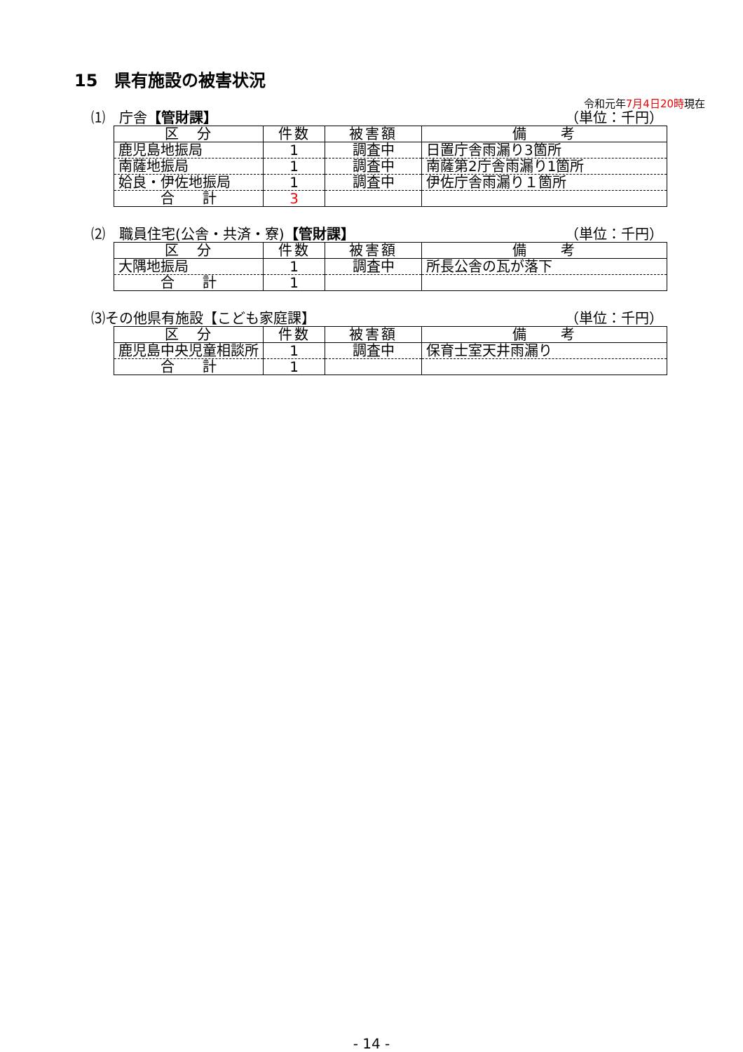15　県有施設の被害状況
令和元年7月4日20時現在
⑴　庁舎【管財課】 （単位：千円）
| 区 分 | 件数 | 被害額 | 備 考 |
| --- | --- | --- | --- |
| 鹿児島地振局 | 1 | 調査中 | 日置庁舎雨漏り3箇所 |
| 南薩地振局 | 1 | 調査中 | 南薩第2庁舎雨漏り1箇所 |
| 姶良・伊佐地振局 | 1 | 調査中 | 伊佐庁舎雨漏り１箇所 |
| 合 計 | 3 | | |
⑵　職員住宅(公舎・共済・寮)【管財課】 （単位：千円）
| 区 分 | 件数 | 被害額 | 備 考 |
| --- | --- | --- | --- |
| 大隅地振局 | 1 | 調査中 | 所長公舎の瓦が落下 |
| 合 計 | 1 | | |
⑶その他県有施設【こども家庭課】 （単位：千円）
| 区 分 | 件数 | 被害額 | 備 考 |
| --- | --- | --- | --- |
| 鹿児島中央児童相談所 | 1 | 調査中 | 保育士室天井雨漏り |
| 合 計 | 1 | | |
- 14 -